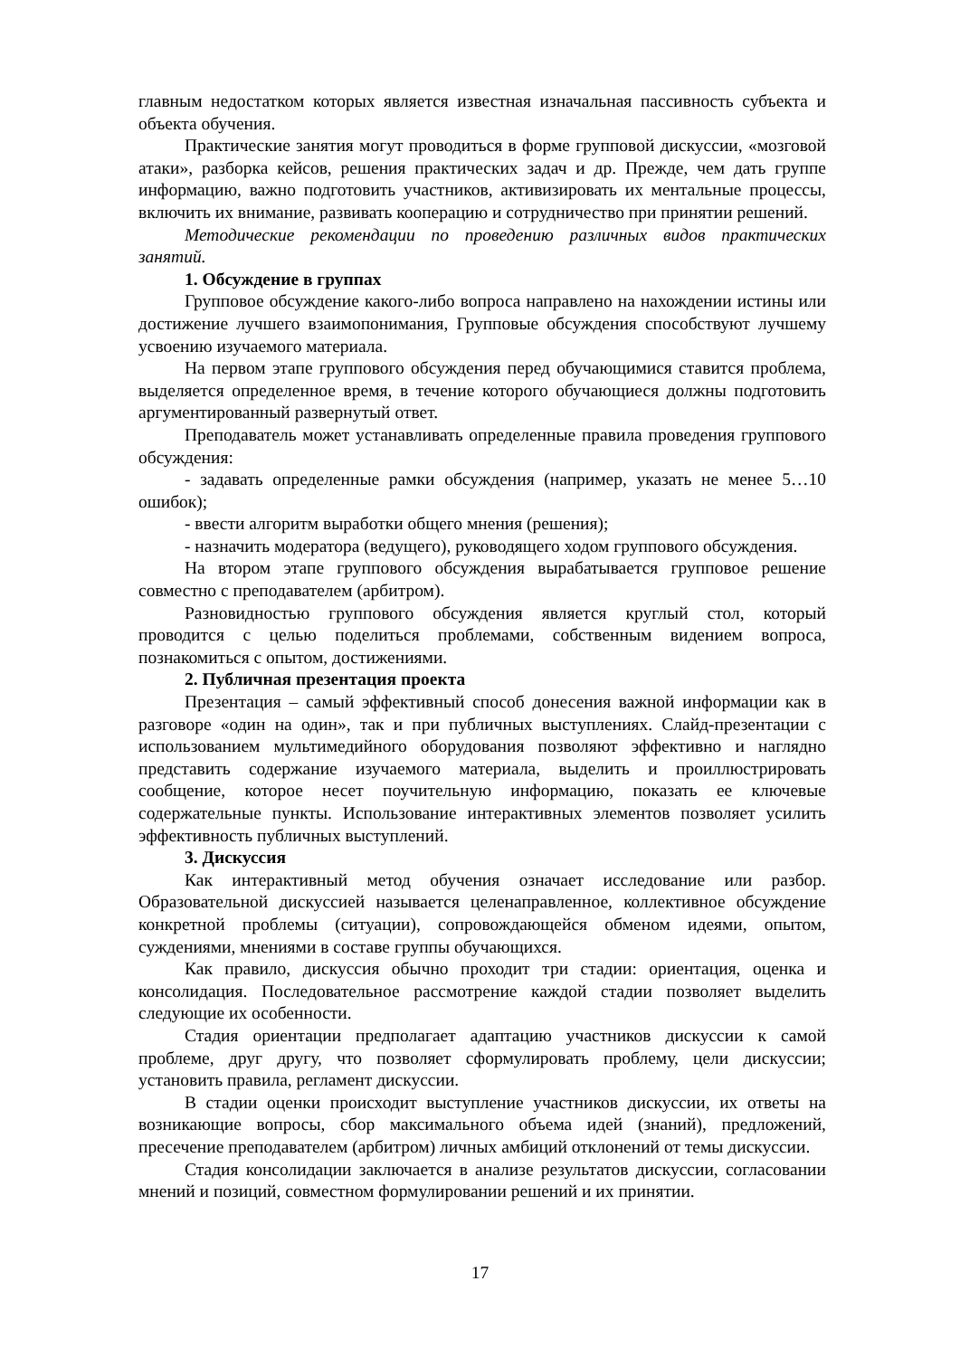главным недостатком которых является известная изначальная пассивность субъекта и объекта обучения.
Практические занятия могут проводиться в форме групповой дискуссии, «мозговой атаки», разборка кейсов, решения практических задач и др. Прежде, чем дать группе информацию, важно подготовить участников, активизировать их ментальные процессы, включить их внимание, развивать кооперацию и сотрудничество при принятии решений.
Методические рекомендации по проведению различных видов практических занятий.
1. Обсуждение в группах
Групповое обсуждение какого-либо вопроса направлено на нахождении истины или достижение лучшего взаимопонимания, Групповые обсуждения способствуют лучшему усвоению изучаемого материала.
На первом этапе группового обсуждения перед обучающимися ставится проблема, выделяется определенное время, в течение которого обучающиеся должны подготовить аргументированный развернутый ответ.
Преподаватель может устанавливать определенные правила проведения группового обсуждения:
- задавать определенные рамки обсуждения (например, указать не менее 5…10 ошибок);
- ввести алгоритм выработки общего мнения (решения);
- назначить модератора (ведущего), руководящего ходом группового обсуждения.
На втором этапе группового обсуждения вырабатывается групповое решение совместно с преподавателем (арбитром).
Разновидностью группового обсуждения является круглый стол, который проводится с целью поделиться проблемами, собственным видением вопроса, познакомиться с опытом, достижениями.
2. Публичная презентация проекта
Презентация – самый эффективный способ донесения важной информации как в разговоре «один на один», так и при публичных выступлениях. Слайд-презентации с использованием мультимедийного оборудования позволяют эффективно и наглядно представить содержание изучаемого материала, выделить и проиллюстрировать сообщение, которое несет поучительную информацию, показать ее ключевые содержательные пункты. Использование интерактивных элементов позволяет усилить эффективность публичных выступлений.
3. Дискуссия
Как интерактивный метод обучения означает исследование или разбор. Образовательной дискуссией называется целенаправленное, коллективное обсуждение конкретной проблемы (ситуации), сопровождающейся обменом идеями, опытом, суждениями, мнениями в составе группы обучающихся.
Как правило, дискуссия обычно проходит три стадии: ориентация, оценка и консолидация. Последовательное рассмотрение каждой стадии позволяет выделить следующие их особенности.
Стадия ориентации предполагает адаптацию участников дискуссии к самой проблеме, друг другу, что позволяет сформулировать проблему, цели дискуссии; установить правила, регламент дискуссии.
В стадии оценки происходит выступление участников дискуссии, их ответы на возникающие вопросы, сбор максимального объема идей (знаний), предложений, пресечение преподавателем (арбитром) личных амбиций отклонений от темы дискуссии.
Стадия консолидации заключается в анализе результатов дискуссии, согласовании мнений и позиций, совместном формулировании решений и их принятии.
17